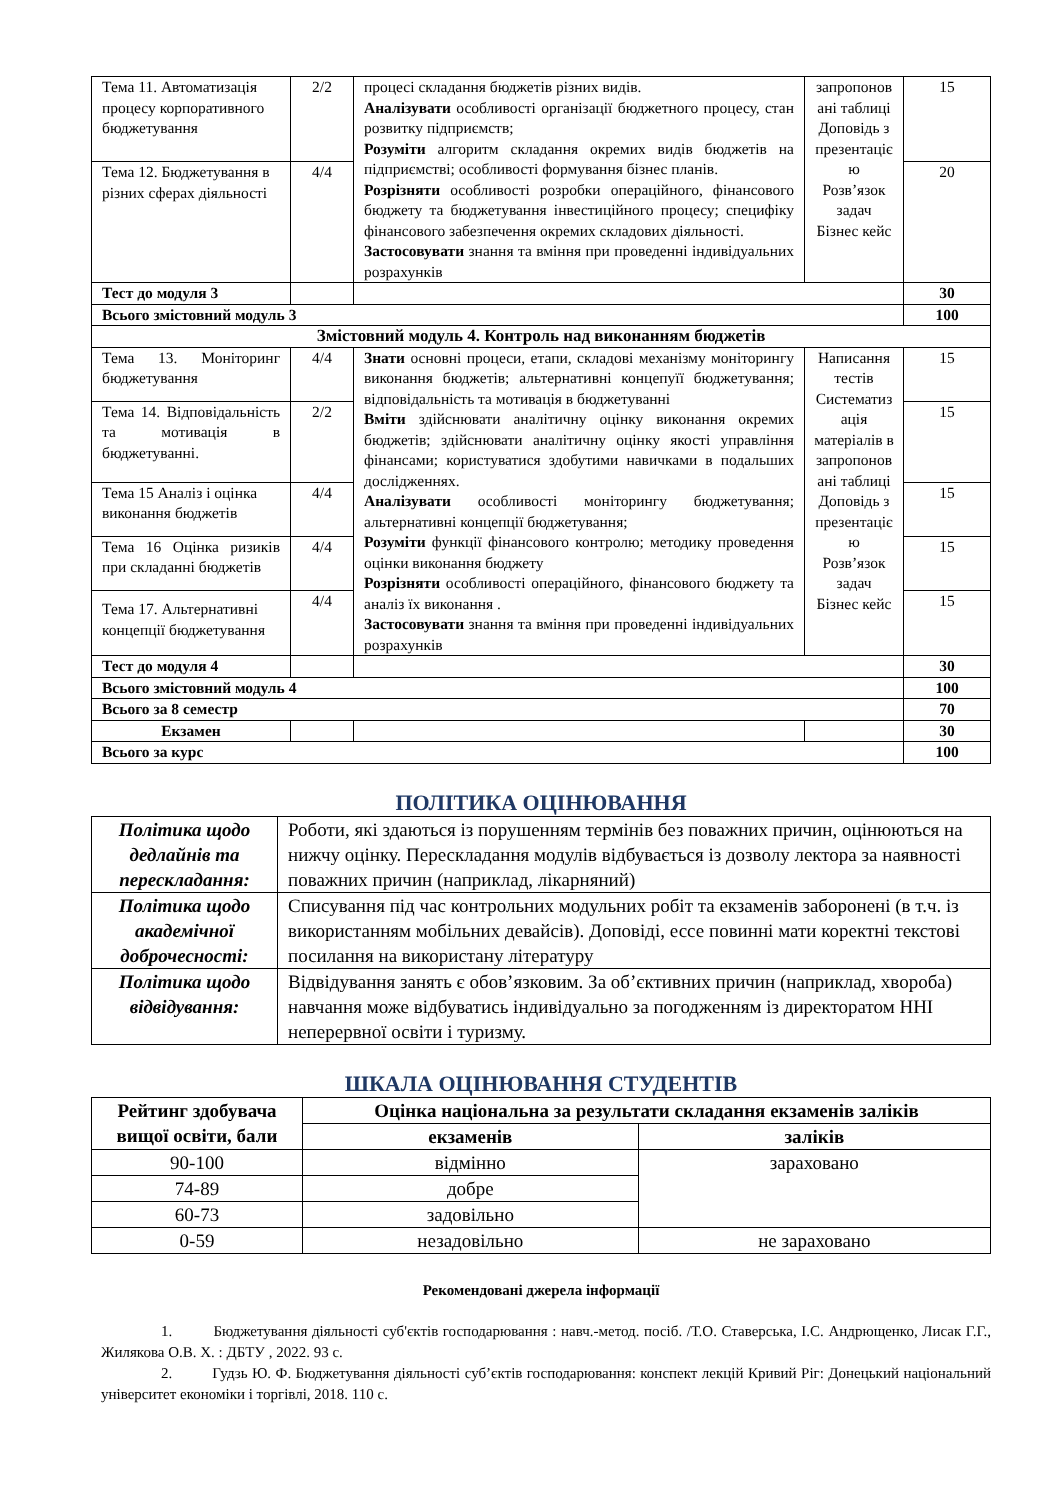| Тема 11. Автоматизація процесу корпоративного бюджетування | 2/2 | процесі складання бюджетів різних видів. Аналізувати особливості організації бюджетного процесу, стан розвитку підприємств; Розуміти алгоритм складання окремих видів бюджетів на підприємстві; особливості формування бізнес планів. Розрізняти особливості розробки операційного, фінансового бюджету та бюджетування інвестиційного процесу; специфіку фінансового забезпечення окремих складових діяльності. Застосовувати знання та вміння при проведенні індивідуальних розрахунків | запропонов ані таблиці Доповідь з презентаціє ю Розв’язок задач Бізнес кейс | 15 |
| Тема 12. Бюджетування в різних сферах діяльності | 4/4 | | | 20 |
| Тест до модуля 3 | | | | 30 |
| Всього змістовний модуль 3 | | | | 100 |
| Змістовний модуль 4. Контроль над виконанням бюджетів | | | | |
| Тема 13. Моніторинг бюджетування | 4/4 | Знати основні процеси, етапи, складові механізму моніторингу виконання бюджетів; альтернативні концепуїї бюджетування; відповідальність та мотивація в бюджетуванні Вміти здійснювати аналітичну оцінку виконання окремих бюджетів; здійснювати аналітичну оцінку якості управління фінансами; користуватися здобутими навичками в подальших дослідженнях. Аналізувати особливості моніторингу бюджетування; альтернативні концепції бюджетування; Розуміти функції фінансового контролю; методику проведення оцінки виконання бюджету Розрізняти особливості операційного, фінансового бюджету та аналіз їх виконання . Застосовувати знання та вміння при проведенні індивідуальних розрахунків | Написання тестів Систематиз ація матеріалів в запропонов ані таблиці Доповідь з презентаціє ю Розв’язок задач Бізнес кейс | 15 |
| Тема 14. Відповідальність та мотивація в бюджетуванні. | 2/2 | | | 15 |
| Тема 15 Аналіз і оцінка виконання бюджетів | 4/4 | | | 15 |
| Тема 16 Оцінка ризиків при складанні бюджетів | 4/4 | | | 15 |
| Тема 17. Альтернативні концепції бюджетування | 4/4 | | | 15 |
| Тест до модуля 4 | | | | 30 |
| Всього змістовний модуль 4 | | | | 100 |
| Всього за 8 семестр | | | | 70 |
| Екзамен | | | | 30 |
| Всього за курс | | | | 100 |
ПОЛІТИКА ОЦІНЮВАННЯ
| Політика щодо дедлайнів та перескладання: | Роботи, які здаються із порушенням термінів без поважних причин, оцінюються на нижчу оцінку. Перескладання модулів відбувається із дозволу лектора за наявності поважних причин (наприклад, лікарняний) |
| Політика щодо академічної доброчесності: | Списування під час контрольних модульних робіт та екзаменів заборонені (в т.ч. із використанням мобільних девайсів). Доповіді, ессе повинні мати коректні текстові посилання на використану літературу |
| Політика щодо відвідування: | Відвідування занять є обов’язковим. За об’єктивних причин (наприклад, хвороба) навчання може відбуватись індивідуально за погодженням із директоратом ННІ неперервної освіти і туризму. |
ШКАЛА ОЦІНЮВАННЯ СТУДЕНТІВ
| Рейтинг здобувача вищої освіти, бали | Оцінка національна за результати складання екзаменів заліків | |
| --- | --- | --- |
| | екзаменів | заліків |
| 90-100 | відмінно | зараховано |
| 74-89 | добре | |
| 60-73 | задовільно | |
| 0-59 | незадовільно | не зараховано |
Рекомендовані джерела інформації
1. Бюджетування діяльності суб'єктів господарювання : навч.-метод. посіб. /Т.О. Ставерська, І.С. Андрющенко, Лисак Г.Г., Жилякова О.В. Х. : ДБТУ , 2022. 93 с.
2. Гудзь Ю. Ф. Бюджетування діяльності суб’єктів господарювання: конспект лекцій Кривий Ріг: Донецький національний університет економіки і торгівлі, 2018. 110 с.